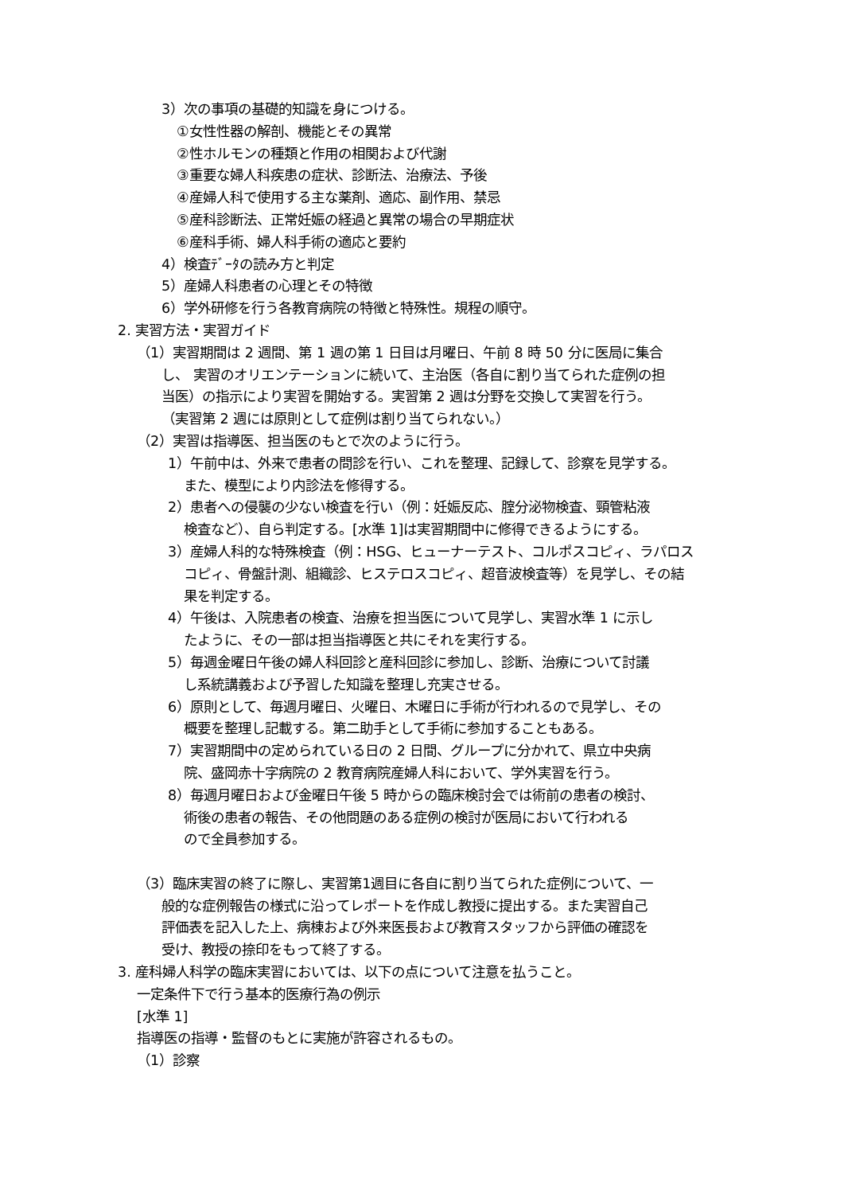3）次の事項の基礎的知識を身につける。
①女性性器の解剖、機能とその異常
②性ホルモンの種類と作用の相関および代謝
③重要な婦人科疾患の症状、診断法、治療法、予後
④産婦人科で使用する主な薬剤、適応、副作用、禁忌
⑤産科診断法、正常妊娠の経過と異常の場合の早期症状
⑥産科手術、婦人科手術の適応と要約
4）検査ﾃﾞｰﾀの読み方と判定
5）産婦人科患者の心理とその特徴
6）学外研修を行う各教育病院の特徴と特殊性。規程の順守。
2. 実習方法・実習ガイド
（1）実習期間は 2 週間、第 1 週の第 1 日目は月曜日、午前 8 時 50 分に医局に集合
し、 実習のオリエンテーションに続いて、主治医（各自に割り当てられた症例の担
当医）の指示により実習を開始する。実習第 2 週は分野を交換して実習を行う。
（実習第 2 週には原則として症例は割り当てられない。）
（2）実習は指導医、担当医のもとで次のように行う。
1）午前中は、外来で患者の問診を行い、これを整理、記録して、診察を見学する。
また、模型により内診法を修得する。
2）患者への侵襲の少ない検査を行い（例：妊娠反応、腟分泌物検査、頸管粘液
検査など）、自ら判定する。[水準 1]は実習期間中に修得できるようにする。
3）産婦人科的な特殊検査（例：HSG、ヒューナーテスト、コルポスコピィ、ラパロス
コピィ、骨盤計測、組織診、ヒステロスコピィ、超音波検査等）を見学し、その結
果を判定する。
4）午後は、入院患者の検査、治療を担当医について見学し、実習水準 1 に示し
たように、その一部は担当指導医と共にそれを実行する。
5）毎週金曜日午後の婦人科回診と産科回診に参加し、診断、治療について討議
し系統講義および予習した知識を整理し充実させる。
6）原則として、毎週月曜日、火曜日、木曜日に手術が行われるので見学し、その
概要を整理し記載する。第二助手として手術に参加することもある。
7）実習期間中の定められている日の 2 日間、グループに分かれて、県立中央病
院、盛岡赤十字病院の 2 教育病院産婦人科において、学外実習を行う。
8）毎週月曜日および金曜日午後 5 時からの臨床検討会では術前の患者の検討、
術後の患者の報告、その他問題のある症例の検討が医局において行われる
ので全員参加する。
（3）臨床実習の終了に際し、実習第1週目に各自に割り当てられた症例について、一
般的な症例報告の様式に沿ってレポートを作成し教授に提出する。また実習自己
評価表を記入した上、病棟および外来医長および教育スタッフから評価の確認を
受け、教授の捺印をもって終了する。
3. 産科婦人科学の臨床実習においては、以下の点について注意を払うこと。
一定条件下で行う基本的医療行為の例示
[水準 1]
指導医の指導・監督のもとに実施が許容されるもの。
（1）診察